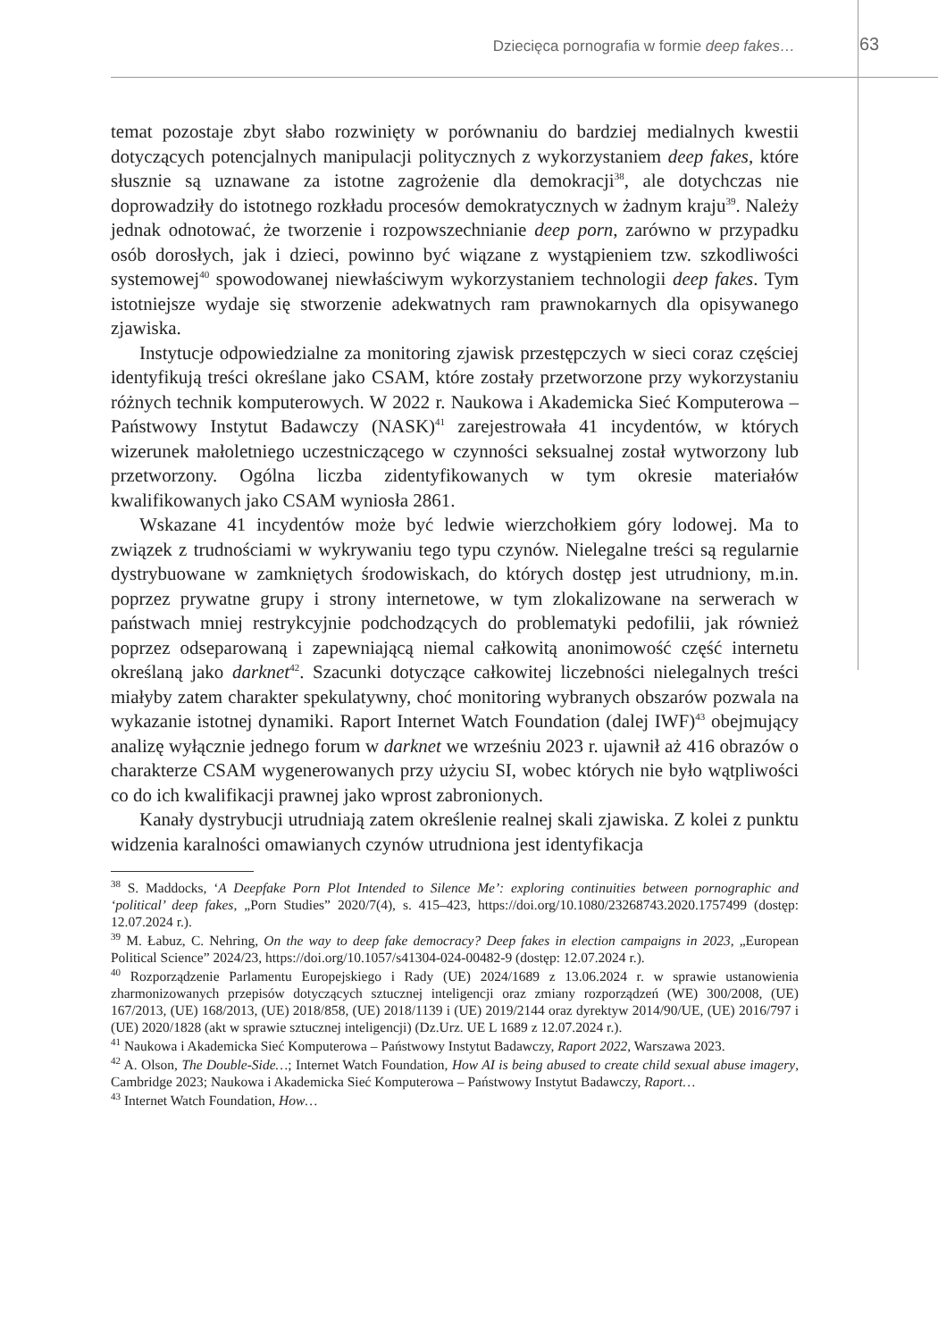Dziecięca pornografia w formie deep fakes… 63
temat pozostaje zbyt słabo rozwinięty w porównaniu do bardziej medialnych kwestii dotyczących potencjalnych manipulacji politycznych z wykorzystaniem deep fakes, które słusznie są uznawane za istotne zagrożenie dla demokracji<sup>38</sup>, ale dotychczas nie doprowadziły do istotnego rozkładu procesów demokratycznych w żadnym kraju<sup>39</sup>. Należy jednak odnotować, że tworzenie i rozpowszechnianie deep porn, zarówno w przypadku osób dorosłych, jak i dzieci, powinno być wiązane z wystąpieniem tzw. szkodliwości systemowej<sup>40</sup> spowodowanej niewłaściwym wykorzystaniem technologii deep fakes. Tym istotniejsze wydaje się stworzenie adekwatnych ram prawnokarnych dla opisywanego zjawiska.
Instytucje odpowiedzialne za monitoring zjawisk przestępczych w sieci coraz częściej identyfikują treści określane jako CSAM, które zostały przetworzone przy wykorzystaniu różnych technik komputerowych. W 2022 r. Naukowa i Akademicka Sieć Komputerowa – Państwowy Instytut Badawczy (NASK)<sup>41</sup> zarejestrowała 41 incydentów, w których wizerunek małoletniego uczestniczącego w czynności seksualnej został wytworzony lub przetworzony. Ogólna liczba zidentyfikowanych w tym okresie materiałów kwalifikowanych jako CSAM wyniosła 2861.
Wskazane 41 incydentów może być ledwie wierzchołkiem góry lodowej. Ma to związek z trudnościami w wykrywaniu tego typu czynów. Nielegalne treści są regularnie dystrybuowane w zamkniętych środowiskach, do których dostęp jest utrudniony, m.in. poprzez prywatne grupy i strony internetowe, w tym zlokalizowane na serwerach w państwach mniej restrykcyjnie podchodzących do problematyki pedofilii, jak również poprzez odseparowaną i zapewniającą niemal całkowitą anonimowość część internetu określaną jako darknet<sup>42</sup>. Szacunki dotyczące całkowitej liczebności nielegalnych treści miałyby zatem charakter spekulatywny, choć monitoring wybranych obszarów pozwala na wykazanie istotnej dynamiki. Raport Internet Watch Foundation (dalej IWF)<sup>43</sup> obejmujący analizę wyłącznie jednego forum w darknet we wrześniu 2023 r. ujawnił aż 416 obrazów o charakterze CSAM wygenerowanych przy użyciu SI, wobec których nie było wątpliwości co do ich kwalifikacji prawnej jako wprost zabronionych.
Kanały dystrybucji utrudniają zatem określenie realnej skali zjawiska. Z kolei z punktu widzenia karalności omawianych czynów utrudniona jest identyfikacja
<sup>38</sup> S. Maddocks, ‘A Deepfake Porn Plot Intended to Silence Me’: exploring continuities between pornographic and ‘political’ deep fakes, „Porn Studies” 2020/7(4), s. 415–423, https://doi.org/10.1080/23268743.2020.1757499 (dostęp: 12.07.2024 r.).
<sup>39</sup> M. Łabuz, C. Nehring, On the way to deep fake democracy? Deep fakes in election campaigns in 2023, „European Political Science” 2024/23, https://doi.org/10.1057/s41304-024-00482-9 (dostęp: 12.07.2024 r.).
<sup>40</sup> Rozporządzenie Parlamentu Europejskiego i Rady (UE) 2024/1689 z 13.06.2024 r. w sprawie ustanowienia zharmonizowanych przepisów dotyczących sztucznej inteligencji oraz zmiany rozporządzeń (WE) 300/2008, (UE) 167/2013, (UE) 168/2013, (UE) 2018/858, (UE) 2018/1139 i (UE) 2019/2144 oraz dyrektyw 2014/90/UE, (UE) 2016/797 i (UE) 2020/1828 (akt w sprawie sztucznej inteligencji) (Dz.Urz. UE L 1689 z 12.07.2024 r.).
<sup>41</sup> Naukowa i Akademicka Sieć Komputerowa – Państwowy Instytut Badawczy, Raport 2022, Warszawa 2023.
<sup>42</sup> A. Olson, The Double-Side…; Internet Watch Foundation, How AI is being abused to create child sexual abuse imagery, Cambridge 2023; Naukowa i Akademicka Sieć Komputerowa – Państwowy Instytut Badawczy, Raport…
<sup>43</sup> Internet Watch Foundation, How…